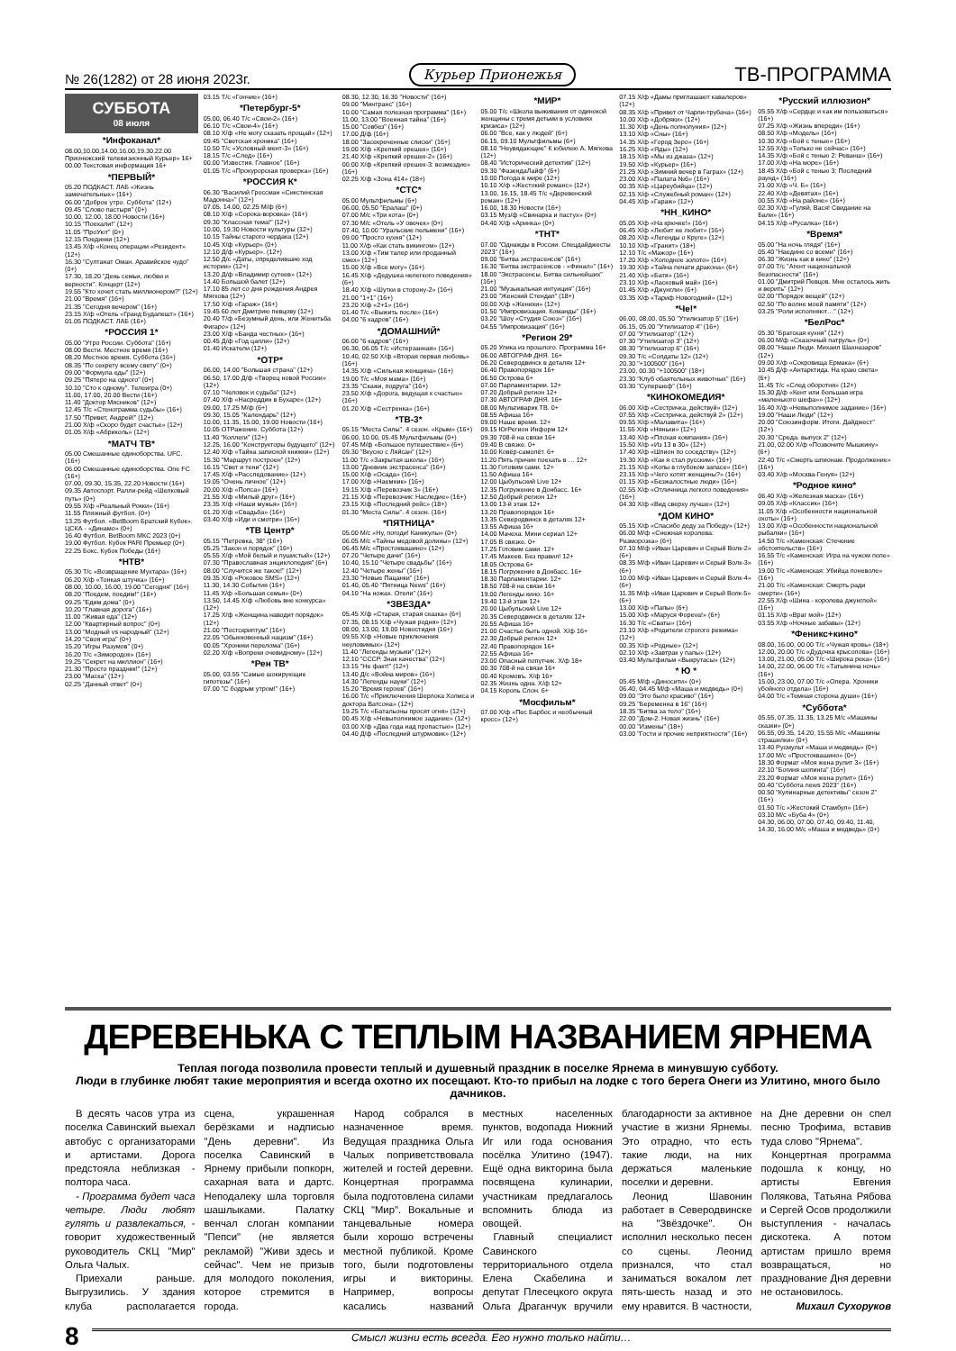№ 26(1282) от 28 июня 2023г. Курьер Прионежья ТВ-ПРОГРАММА
СУББОТА
08 июля
*Инфоканал*
08.00,10.00,14.00,16.00,19.30,22.00 Прионежский телевизионный Курьер» 16+
00.00 Текстовая информация 16+
*ПЕРВЫЙ*
05.20 ПОДКАСТ. ЛАБ «Жизнь замечательных» (16+)
06.00 "Доброе утро. Суббота" (12+)
09.45 "Слово пастыря" (0+)
10.00, 12.00, 18.00 Новости (16+)
10.15 "Поехали!" (12+)
11.05 "ПроУют" (0+)
12.15 Поединки (12+)
13.45 Х/ф «Конец операции «Резидент» (12+)
16.30 "Султанат Оман. Аравийское чудо" (0+)
17.30, 18.20 "День семьи, любви и верности". Концерт (12+)
19.55 "Кто хочет стать миллионером?" (12+)
21.00 "Время" (16+)
21.35 "Сегодня вечером" (16+)
23.15 Х/ф «Отель «Гранд Будапешт» (16+)
01.05 ПОДКАСТ. ЛАБ (16+)
*РОССИЯ 1*
05.00 "Утро России. Суббота" (16+)
08.00 Вести. Местное время (16+)
08.20 Местное время. Суббота (16+)
08.35 "По секрету всему свету" (0+)
09.00 "Формула еды" (12+)
09.25 "Пятеро на одного" (0+)
10.10 "Сто к одному". Телеигра (0+)
11.00, 17.00, 20.00 Вести (16+)
11.40 "Доктор Мясников" (12+)
12.45 Т/с «Стенограмма судьбы» (16+)
17.50 "Привет, Андрей!" (12+)
21.00 Х/ф «Скоро будет счастье» (12+)
01.05 Х/ф «Абриколь» (12+)
*МАТЧ ТВ*
05.00 Смешанные единоборства. UFC. (16+)
06.00 Смешанные единоборства. One FC (16+)
07.00, 09.30, 15.35, 22.20 Новости (16+)
09.35 Автоспорт. Ралли-рейд «Шелковый путь» (0+)
09.55 Х/ф «Реальный Рокки» (16+)
11.55 Пляжный футбол. (0+)
13.25 Футбол. «BetBoom Братский Кубок». ЦСКА - «Динамо» (0+)
16.40 Футбол. BetBoom МКС 2023 (0+)
19.00 Футбол. Кубок PARI Премьер (0+)
22.25 Бокс. Кубок Победы (16+)
*НТВ*
05.30 Т/с «Возвращение Мухтара» (16+)
06.20 Х/ф «Тонкая штучка» (16+)
08.00, 10.00, 16.00, 19.00 "Сегодня" (16+)
08.20 "Поедем, поедим!" (16+)
09.25 "Едим дома" (0+)
10.20 "Главная дорога" (16+)
11.00 "Живая еда" (12+)
12.00 "Квартирный вопрос" (0+)
13.00 "Модный vs народный" (12+)
14.20 "Своя игра" (0+)
15.20 "Игры Разумов" (0+)
16.20 Т/с «Зимородок» (16+)
19.25 "Секрет на миллион" (16+)
21.30 "Просто праздник!" (12+)
23.00 "Маска" (12+)
02.25 "Дачный ответ" (0+)
03.15 Т/с «Гончие» (16+)
*Петербург-5*
05.00, 06.40 Т/с «Свои-2» (16+)
06.10 Т/с «Свои-4» (16+)
08.10 Х/ф «Не могу сказать прощай» (12+)
09.45 "Светская хроника" (16+)
10.50 Т/с «Условный мент-3» (16+)
18.15 Т/с «След» (16+)
00.00 "Известия. Главное" (16+)
01.05 Т/с «Прокурорская проверка» (16+)
*РОССИЯ К*
06.30 "Василий Гроссман «Сикстинская Мадонна»" (12+)
07.05, 14.00, 02.25 М/ф (6+)
08.10 Х/ф «Сорока-воровка» (16+)
09.30 "Классная тема!" (12+)
10.00, 19.30 Новости культуры (12+)
10.15 Тайны старого чердака (12+)
10.45 Х/ф «Курьер» (0+)
12.10 Д/ф «Курьер». (12+)
12.50 Д/с «Даты, определившие ход истории» (12+)
13.20 Д/ф «Владимир сутеев» (12+)
14.40 Большой балет (12+)
17.10 85 лет со дня рождения Андрея Мягкова (12+)
17.50 Х/ф «Гараж» (16+)
19.45 60 лет Дмитрию певцову (12+)
20.40 Т/ф «Безумный день, или Женитьба Фигаро» (12+)
23.00 Х/ф «Банда честных» (16+)
00.45 Д/ф «Год цапли» (12+)
01.40 Искатели (12+)
*ОТР*
06.00, 14.00 "Большая страна" (12+)
06.50, 17.00 Д/ф «Творец новой России» (12+)
07.10 "Человек и судьба" (12+)
07.40 Х/ф «Насреддин в Бухаре» (12+)
09.00, 17.25 М/ф (6+)
09.30, 15.05 "Календарь" (12+)
10.00, 11.35, 15.00, 19.00 Новости (16+)
10.05 ОТРажение. Суббота (12+)
11.40 "Коллеги" (12+)
12.25, 16.00 "Конструкторы будущего" (12+)
12.40 Х/ф «Тайна записной книжки» (12+)
15.30 "Маршрут построен" (12+)
16.15 "Свет и тени" (12+)
17.45 Х/ф «Расследование» (12+)
19.05 "Очень личное" (12+)
20.00 Х/ф «Попса» (16+)
21.55 Х/ф «Милый друг» (16+)
23.35 Х/ф «Наши мужья» (16+)
01.20 Х/ф «Свадьба» (16+)
03.40 Х/ф «Иди и смотри» (16+)
*ТВ Центр*
05.15 "Петровка, 38" (16+)
05.25 "Закон и порядок" (16+)
05.55 Х/ф «Мой белый и пушистый» (12+)
07.30 "Православная энциклопедия" (6+)
08.00 "Случится же такое!" (12+)
09.35 Х/ф «Роковое SMS» (12+)
11.30, 14.30 События (16+)
11.45 Х/ф «Большая семья» (0+)
13.50, 14.45 Х/ф «Любовь вне конкурса» (12+)
17.25 Х/ф «Женщина наводит порядок» (12+)
21.00 "Постскриптум" (16+)
22.05 "Обыкновенный нацизм" (16+)
00.05 "Хроники перелома" (16+)
02.20 Х/ф «Вопреки очевидному» (12+)
*Рен ТВ*
05.00, 03.55 "Самые шокирующие гипотезы" (16+)
07.00 "С бодрым утром!" (16+)
08.30, 12.30, 16.30 "Новости" (16+)
09.00 "Минтранс" (16+)
10.00 "Самая полезная программа" (16+)
11.00, 13.00 "Военная тайна" (16+)
15.00 "Совбез" (16+)
17.00 Д/ф (16+)
18.00 "Засекреченные списки" (16+)
19.00 Х/ф «Крепкий орешек» (16+)
21.40 Х/ф «Крепкий орешек-2» (16+)
00.00 Х/ф «Крепкий орешек-3: возмездие» (16+)
02.25 Х/ф «Зона 414» (18+)
*СТС*
05.00 Мультфильмы (6+)
06.00, 05.50 "Ералаш" (0+)
07.00 М/с «Три кота» (0+)
07.30 М/с «Отель «У овечек» (0+)
07.40, 10.00 "Уральские пельмени" (16+)
09.00 "Просто кухня" (12+)
11.00 Х/ф «Как стать викингом» (12+)
13.00 Х/ф «Тим талер или проданный смех» (12+)
15.00 Х/ф «Все могу» (16+)
16.45 Х/ф «Дедушка нелегкого поведения» (6+)
18.40 Х/ф «Шутки в сторону-2» (16+)
21.00 "1+1" (16+)
23.20 Х/ф «2+1» (16+)
01.40 Т/с «Выжить после» (16+)
04.00 "6 кадров" (16+)
*ДОМАШНИЙ*
06.00 "6 кадров" (16+)
06.30, 06.05 Т/с «Истерзанная» (16+)
10.40, 02.50 Х/ф «Вторая первая любовь» (16+)
14.35 Х/ф «Сильная женщина» (16+)
19.00 Т/с «Моя мама» (16+)
23.35 "Скажи, подруга" (16+)
23.50 Х/ф «Дорога, ведущая к счастью» (16+)
01.20 Х/ф «Сестренка» (16+)
*ТВ-3*
05.15 "Места Силы". 4 сезон. «Крым» (16+)
06.00, 10.00, 05.45 Мультфильмы (0+)
07.45 М/ф «Большое путешествие» (6+)
09.30 "Вкусно с Ляйсан" (12+)
11.00 Т/с «Закрытая школа» (16+)
13.00 "Дневник экстрасенса" (16+)
15.00 Х/ф «Осада» (16+)
17.00 Х/ф «Наемник» (16+)
19.15 Х/ф «Перевозчик 3» (16+)
21.15 Х/ф «Перевозчик: Наследие» (16+)
23.15 Х/ф «Последний рейс» (18+)
01.30 "Места Силы". 4 сезон. (16+)
*ПЯТНИЦА*
05.00 М/с «Ну, погоди! Каникулы» (0+)
06.05 М/с «Тайны медовой долины» (12+)
06.45 М/с «Простоквашино» (12+)
07.20 "Четыре дачи" (16+)
10.40, 15.10 "Четыре свадьбы" (16+)
12.40 "Четыре жены" (16+)
23.30 "Новые Пацанки" (16+)
01.40, 05.40 "Пятница News" (16+)
04.10 "На ножах. Отели" (16+)
*ЗВЕЗДА*
05.45 Х/ф «Старая, старая сказка» (6+)
07.35, 08.15 Х/ф «Чужая родня» (12+)
08.00, 13.00, 19.00 Новостидня (16+)
09.55 Х/ф «Новые приключения неуловимых» (12+)
11.40 "Легенды музыки" (12+)
12.10 "СССР. Знак качества" (12+)
13.15 "Не факт!" (12+)
13.40 Д/с «Война миров» (16+)
14.30 "Легенды науки" (12+)
15.20 "Время героев" (16+)
16.00 Т/с «Приключения Шерлока Холмса и доктора Ватсона» (12+)
19.25 Т/с «Батальоны просят огня» (12+)
00.45 Х/ф «Невыполнимое задание» (12+)
03.00 Х/ф «Два года над пропастью» (12+)
04.40 Д/ф «Последний штурмовик» (12+)
*МИР*
05.00 Т/с «Школа выживания от одинокой женщины с тремя детьми в условиях кризиса» (12+)
06.00 "Все, как у людей" (6+)
06.15, 09.10 Мультфильмы (6+)
08.10 "Неувядающие" К юбилею А. Мягкова (12+)
08.40 "Исторический детектив" (12+)
09.30 "ФазендаЛайф" (6+)
10.00 Погода в мире (12+)
10.10 Х/ф «Жестокий романс» (12+)
13.00, 16.15, 18.45 Т/с «Деревенский роман» (12+)
16.00, 18.30 Новости (16+)
03.15 Муз/ф «Свинарка и пастух» (0+)
04.40 Х/ф «Аринка» (0+)
*ТНТ*
07.00 "Однажды в России. Спецдайджесты 2023" (16+)
09.00 "Битва экстрасенсов" (16+)
16.30 "Битва экстрасенсов - «Финал»" (16+)
18.00 "Экстрасенсы. Битва сильнейших" (16+)
21.00 "Музыкальная интуиция" (16+)
23.00 "Женский Стендап" (18+)
00.00 Х/ф «Женихи» (12+)
01.50 "Импровизация. Команды" (16+)
03.20 "Шоу «Студия Союз»" (16+)
04.55 "Импровизация" (16+)
*Регион 29*
05.20 Улика из прошлого. Программа 16+
06.00 АВТОГРАФ ДНЯ. 16+
06.20 Северодвинск в деталях 12+
06.40 Правопорядок 16+
06.50 Острова 6+
07.00 Парламентарии. 12+
07.20 Добрый регион 12+
07.30 АВТОГРАФ ДНЯ. 16+
08.00 Мультиварик ТВ. 0+
08.55 Афиша 16+
09.00 Наше время. 12+
09.15 ЮгРегион Информ 12+
09.30 708-й на связи 16+
09.40 В связке. 0+
10.00 Ковёр-самолёт. 6+
11.20 Пять причин поехать в … 12+
11.30 Готовим сами. 12+
11.50 Афиша 16+
12.00 Цыбульский Live 12+
12.35 Погружение в Донбасс. 16+
12.50 Добрый регион 12+
13.00 13-й этаж 12+
13.20 Правопорядок 16+
13.35 Северодвинск в деталях 12+
13.55 Афиша 16+
14.00 Мачеха. Мини-сериал 12+
17.05 В связке. 0+
17.25 Готовим сами. 12+
17.45 Макеев. Без правил! 12+
18.05 Острова 6+
18.15 Погружение в Донбасс. 16+
18.30 Парламентарии. 12+
18.50 708-й на связи 16+
19.00 Легенды кино. 16+
19.40 13-й этаж 12+
20.00 Цыбульский Live 12+
20.35 Северодвинск в деталях 12+
20.55 Афиша 16+
21.00 Счастье быть одной. Х/ф 16+
22.30 Добрый регион 12+
22.40 Правопорядок 16+
22.55 Афиша 16+
23.00 Опасный попутчик. Х/ф 18+
00.30 708-й на связи 16+
00.40 Кромовъ. Х/ф 16+
02.35 Жизнь одна. Х/ф 12+
04.15 Король Слон. 6+
*Мосфильм*
07.00 Х/ф «Пес Барбос и необычный кросс» (12+)
07.15 Х/ф «Дамы приглашают кавалеров» (12+)
08.35 Х/ф «Привет от Чарли-трубача» (16+)
10.00 Х/ф «Добряки» (12+)
11.30 Х/ф «День полнолуния» (12+)
13.10 Х/ф «Сны» (16+)
14.35 Х/ф «Город Зеро» (16+)
16.25 Х/ф «Яды» (12+)
18.15 Х/ф «Мы из джаза» (12+)
19.50 Х/ф «Курьер» (16+)
21.25 Х/ф «Зимний вечер в Гаграх» (12+)
23.00 Х/ф «Палата №6» (16+)
00.35 Х/ф «Цареубийца» (12+)
02.15 Х/ф «Служебный роман» (12+)
04.45 Х/ф «Гараж» (12+)
*НН_КИНО*
05.05 Х/ф «На крючке!» (16+)
06.45 Х/ф «Любит не любит» (16+)
08.20 Х/ф «Легенды о Круге» (12+)
10.10 Х/ф «Гранит» (18+)
12.10 Т/с «Мажор» (16+)
17.20 Х/ф «Холодное золото» (16+)
19.30 Х/ф «Тайна печати дракона» (6+)
21.40 Х/ф «Батя» (16+)
23.10 Х/ф «Ласковый май» (16+)
01.45 Х/ф «Джунгли» (6+)
03.35 Х/ф «Тариф Новогодний» (12+)
*Че!*
06.00, 08.00, 05.50 "Утилизатор 5" (16+)
06.15, 05.00 "Утилизатор 4" (16+)
07.00 "Утилизатор" (12+)
07.30 "Утилизатор 3" (12+)
08.30 "Утилизатор 6" (16+)
09.30 Т/с «Солдаты 12» (12+)
20.30 "+100500" (16+)
23.00, 00.30 "+100500" (18+)
23.30 "Клуб обаятельных животных" (16+)
03.30 "Супершеф" (16+)
*КИНОКОМЕДИЯ*
06.00 Х/ф «Сестричка, действуй» (12+)
07.55 Х/ф «Сестричка, действуй 2» (12+)
09.55 Х/ф «Малавита» (16+)
11.55 Х/ф «Няньки» (12+)
13.40 Х/ф «Плохая компания» (16+)
15.50 Х/ф «Из 13 в 30» (12+)
17.40 Х/ф «Шпион по соседству» (12+)
19.30 Х/ф «Как я стал русским» (16+)
21.15 Х/ф «Копы в глубоком запасе» (16+)
23.15 Х/ф «Чего хотят женщины?» (16+)
01.15 Х/ф «Безжалостные люди» (16+)
02.55 Х/ф «Отличница легкого поведения» (16+)
04.30 Х/ф «Вид сверху лучше» (12+)
*ДОМ КИНО*
05.15 Х/ф «Спасибо деду за Победу» (12+)
06.00 М/ф «Снежная королева: Разморозка» (6+)
07.10 М/ф «Иван Царевич и Серый Волк-2» (6+)
08.35 М/ф «Иван Царевич и Серый Волк-3» (6+)
10.00 М/ф «Иван Царевич и Серый Волк-4» (6+)
11.35 М/ф «Иван Царевич и Серый Волк-5» (6+)
13.00 Х/ф «Папы» (6+)
15.00 Х/ф «Маруся Фореva!» (6+)
16.30 Т/с «Сваты» (16+)
23.10 Х/ф «Родители строгого режима» (12+)
00.35 Х/ф «Родные» (12+)
02.10 Х/ф «Завтрак у папы» (12+)
03.40 Мультфильм «Выкрутасы» (12+)
* Ю *
05.45 М/ф «Диносити» (0+)
06.40, 04.45 М/ф «Маша и медведь» (0+)
09.00 "Это было красиво" (16+)
09.25 "Беременна в 16" (16+)
18.35 "Битва за тело" (16+)
22.00 "Дом-2. Новая жизнь" (16+)
00.00 "Измены" (18+)
03.00 "Гости и прочие неприятности" (16+)
*Русский иллюзион*
05.55 Х/ф «Сердце и как им пользоваться» (16+)
07.25 Х/ф «Жизнь впереди» (16+)
08.50 Х/ф «Модель» (16+)
10.30 Х/ф «Бой с тенью» (16+)
12.55 Х/ф «Только не сейчас» (16+)
14.35 Х/ф «Бой с тенью 2: Реванш» (16+)
17.00 Х/ф «На море» (16+)
18.45 Х/ф «Бой с тенью 3: Последний раунд» (16+)
21.00 Х/ф «Ч. Б» (16+)
22.40 Х/ф «Девятая» (16+)
00.55 Х/ф «На районе» (16+)
02.30 Х/ф «Гуляй, Вася! Свидание на Бали» (16+)
04.15 Х/ф «Русалка» (16+)
*Время*
05.00 "На ночь глядя" (16+)
05.40 "Наедине со всеми" (16+)
06.30 "Жизнь как в кино" (12+)
07.00 Т/с "Агент национальной безопасности" (16+)
01.00 "Дмитрий Певцов. Мне осталось жить и верить" (12+)
02.00 "Порядок вещей" (12+)
02.50 "По волне моей памяти" (12+)
03.25 "Роли исполняют…" (12+)
*БелРос*
05.30 "Братская кухня" (12+)
06.00 М/ф «Сказочный патруль» (0+)
08.00 "Наши Люди. Михаил Шахназаров" (12+)
09.00 Х/ф «Сокровища Ермака» (6+)
10.45 Д/ф «Антарктида. На краю света» (6+)
11.45 Т/с «След оборотня» (12+)
15.30 Д/ф «Кент или большая игра «маленького шефа»» (12+)
16.40 Х/ф «Невыполнимое задание» (16+)
19.00 "Наши Люди" (12+)
20.00 "Союзинформ. Итоги. Дайджест" (12+)
20.30 "Среда. выпуск 2" (12+)
21.00, 02.00 Х/ф «Позвоните Мышкину» (6+)
22.40 Т/с «Смерть шпионам. Продолжение» (16+)
03.40 Х/ф «Москва-Генуя» (12+)
*Родное кино*
06.40 Х/ф «Железная маска» (16+)
09.05 Х/ф «Классик» (16+)
11.05 Х/ф «Особенности национальной охоты» (16+)
13.00 Х/ф «Особенности национальной рыбалки» (16+)
14.50 Т/с «Каменская: Стечение обстоятельств» (16+)
16.55 Т/с «Каменская: Игра на чужом поле» (16+)
19.00 Т/с «Каменская: Убийца поневоле» (16+)
21.00 Т/с «Каменская: Смерть ради смерти» (16+)
22.55 Х/ф «Шина - королева джунглей» (16+)
01.15 Х/ф «Враг мой» (12+)
03.55 Х/ф «Ночные забавы» (12+)
*Феникс+кино*
08.00, 16.00, 00.00 Т/с «Чужая кровь» (18+)
12.00, 20.00 Т/с «Дудочка крысолова» (16+)
13.00, 21.00, 05.00 Т/с «Широка река» (16+)
14.00, 22.00, 06.00 Т/с «Татьянина ночь» (16+)
15.00, 23.00, 07.00 Т/с «Опера. Хроники убойного отдела» (16+)
04.00 Т/с «Темная сторона души» (16+)
*Суббота*
05.55, 07.35, 11.35, 13.25 М/с «Машины сказки» (0+)
06.55, 09.35, 14.20, 15.55 М/с «Машкины страшилки» (0+)
13.40 Русмульт «Маша и медведь» (0+)
17.00 М/с «Простоквашино» (0+)
18.30 Формат «Моя жена рулит 3» (16+)
22.10 "Богиня шопинга" (16+)
23.20 Формат «Моя жена рулит» (16+)
00.40 "Суббота news 2023" (16+)
00.50 "Кулинарные детективы" сезон 2" (16+)
01.50 Т/с «Жестокий Стамбул» (16+)
03.10 М/с «Буба 4» (0+)
04.30, 06.00, 07.00, 07.40, 09.40, 11.40, 14.30, 16.00 М/с «Маша и медведь» (0+)
ДЕРЕВЕНЬКА С ТЕПЛЫМ НАЗВАНИЕМ ЯРНЕМА
Теплая погода позволила провести теплый и душевный праздник в поселке Ярнема в минувшую субботу.
Люди в глубинке любят такие мероприятия и всегда охотно их посещают. Кто-то прибыл на лодке с того берега Онеги из Улитино, много было дачников.
В десять часов утра из поселка Савинский выехал автобус с организаторами и артистами. Дорога предстояла неблизкая - полтора часа.
- Программа будет часа четыре. Люди любят гулять и развлекаться, - говорит художественный руководитель СКЦ "Мир" Ольга Чалых.
Приехали раньше. Выгрузились. У здания клуба располагается сцена, украшенная берёзками и надписью "День деревни". Из поселка Савинский в Ярнему прибыли попкорн, сахарная вата и дартс. Неподалеку шла торговля шашлыками. Палатку венчал слоган компании "Пепси" (не является рекламой) "Живи здесь и сейчас". Чем не призыв для молодого поколения, которое стремится в города.
Народ собрался в назначенное время. Ведущая праздника Ольга Чалых поприветствовала жителей и гостей деревни. Концертная программа была подготовлена силами СКЦ "Мир". Вокальные и танцевальные номера были хорошо встречены местной публикой. Кроме того, были подготовлены игры и викторины. Например, вопросы касались названий местных населенных пунктов, водопада Нижний Иг или года основания посёлка Улитино (1947). Ещё одна викторина была посвящена кулинарии, участникам предлагалось вспомнить блюда из овощей.
Главный специалист Савинского территориального отдела Елена Скабелина и депутат Плесецкого округа Ольга Драганчук вручили благодарности за активное участие в жизни Ярнемы. Это отрадно, что есть такие люди, на них держаться маленькие поселки и деревни.
Леонид Шавонин работает в Северодвинске на "Звёздочке". Он исполнил несколько песен со сцены. Леонид признался, что стал заниматься вокалом лет пять-шесть назад и это ему нравится. В частности, на Дне деревни он спел песню Трофима, вставив туда слово "Ярнема".
Концертная программа подошла к концу, но артисты Евгения Полякова, Татьяна Рябова и Сергей Осов продолжили выступления - началась дискотека. А потом артистам пришло время возвращаться, но празднование Дня деревни не остановилось.
Михаил Сухоруков
8 Смысл жизни есть всегда. Его нужно только найти…